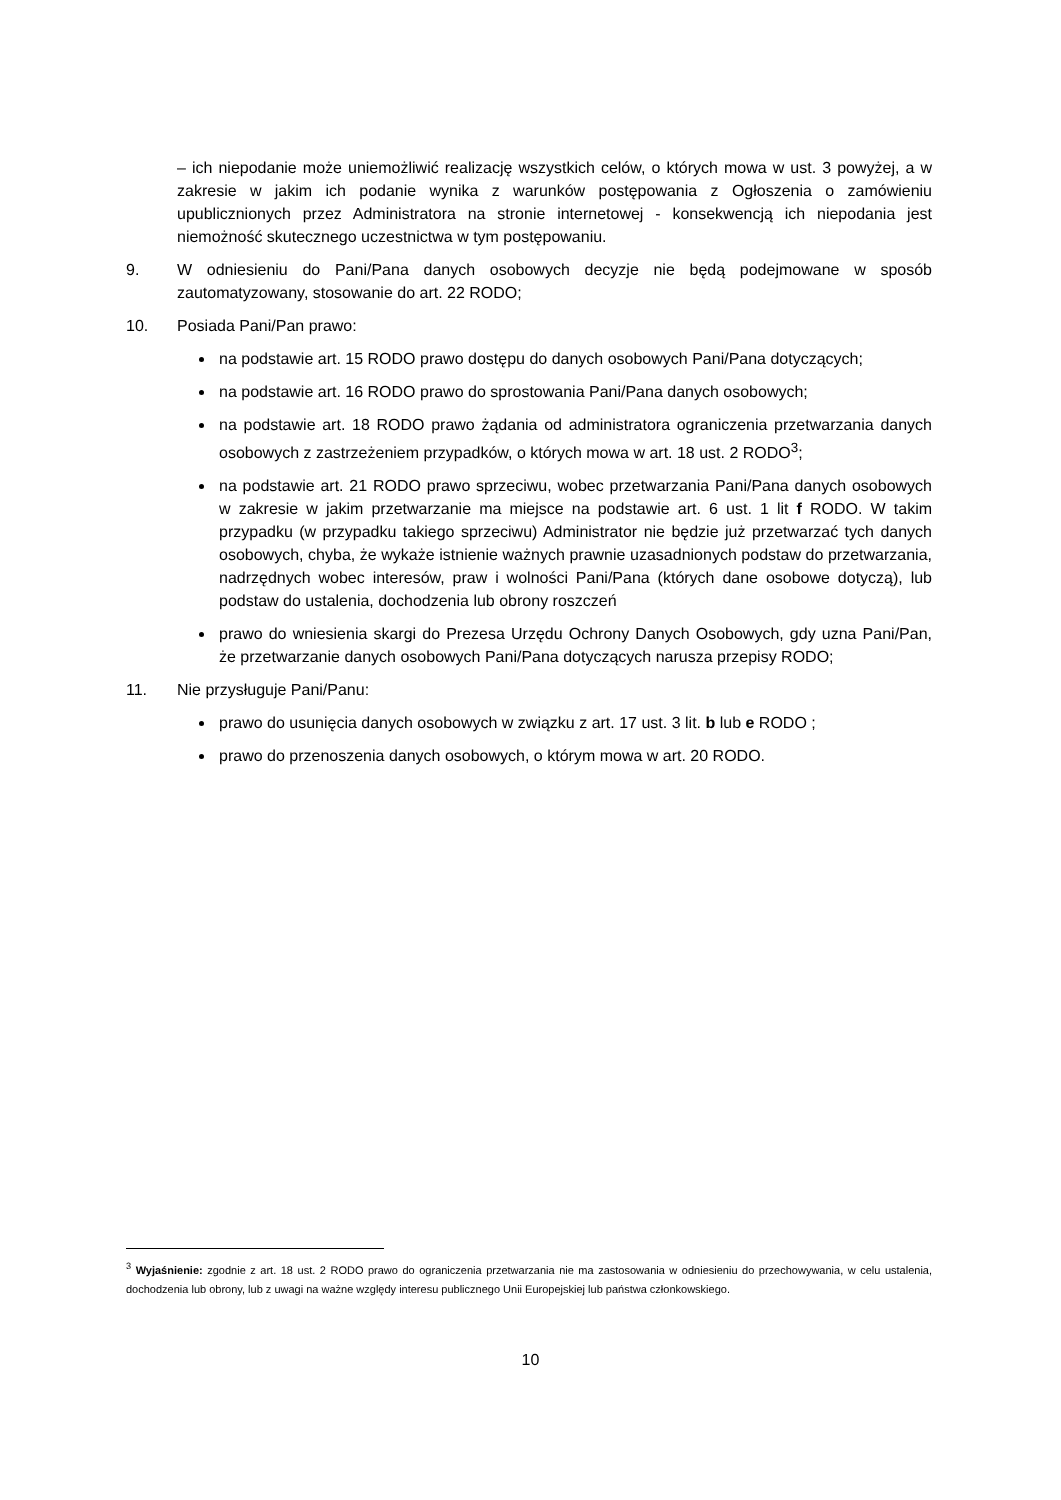– ich niepodanie może uniemożliwić realizację wszystkich celów, o których mowa w ust. 3 powyżej, a w zakresie w jakim ich podanie wynika z warunków postępowania z Ogłoszenia o zamówieniu upublicznionych przez Administratora na stronie internetowej - konsekwencją ich niepodania jest niemożność skutecznego uczestnictwa w tym postępowaniu.
9. W odniesieniu do Pani/Pana danych osobowych decyzje nie będą podejmowane w sposób zautomatyzowany, stosowanie do art. 22 RODO;
10. Posiada Pani/Pan prawo:
na podstawie art. 15 RODO prawo dostępu do danych osobowych Pani/Pana dotyczących;
na podstawie art. 16 RODO prawo do sprostowania Pani/Pana danych osobowych;
na podstawie art. 18 RODO prawo żądania od administratora ograniczenia przetwarzania danych osobowych z zastrzeżeniem przypadków, o których mowa w art. 18 ust. 2 RODO<sup>3</sup>;
na podstawie art. 21 RODO prawo sprzeciwu, wobec przetwarzania Pani/Pana danych osobowych w zakresie w jakim przetwarzanie ma miejsce na podstawie art. 6 ust. 1 lit f RODO. W takim przypadku (w przypadku takiego sprzeciwu) Administrator nie będzie już przetwarzać tych danych osobowych, chyba, że wykaże istnienie ważnych prawnie uzasadnionych podstaw do przetwarzania, nadrzędnych wobec interesów, praw i wolności Pani/Pana (których dane osobowe dotyczą), lub podstaw do ustalenia, dochodzenia lub obrony roszczeń
prawo do wniesienia skargi do Prezesa Urzędu Ochrony Danych Osobowych, gdy uzna Pani/Pan, że przetwarzanie danych osobowych Pani/Pana dotyczących narusza przepisy RODO;
11. Nie przysługuje Pani/Panu:
prawo do usunięcia danych osobowych w związku z art. 17 ust. 3 lit. b lub e RODO ;
prawo do przenoszenia danych osobowych, o którym mowa w art. 20 RODO.
<sup>3</sup> Wyjaśnienie: zgodnie z art. 18 ust. 2 RODO prawo do ograniczenia przetwarzania nie ma zastosowania w odniesieniu do przechowywania, w celu ustalenia, dochodzenia lub obrony, lub z uwagi na ważne względy interesu publicznego Unii Europejskiej lub państwa członkowskiego.
10